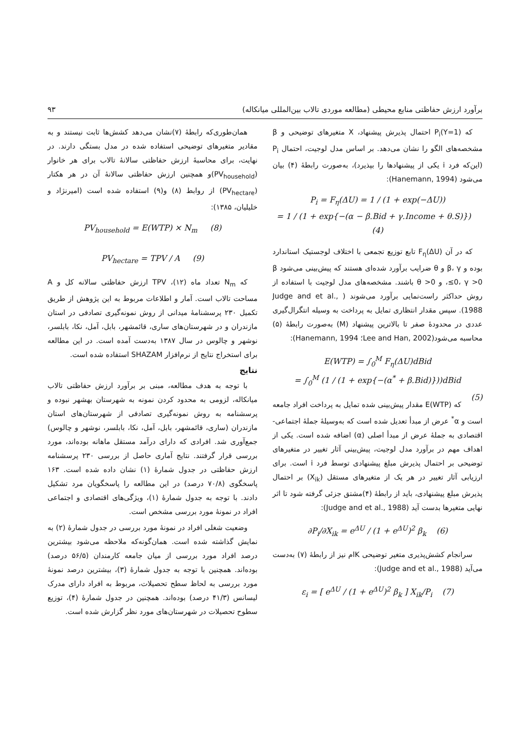برآورد ارزش حفاظتی منابع محیطی (مطالعه موردی تالاب بین‌المللی میانکاله) ۹۳
که P<sub>i</sub>(Y=1) احتمال پذیرش پیشنهاد، X متغیرهای توضیحی و β مشخصه‌های الگو را نشان می‌دهد. بر اساس مدل لوجیت، احتمال P<sub>i</sub> (این‌که فرد i یکی از پیشنهادها را بپذیرد)، به‌صورت رابطهٔ (۴) بیان می‌شود (Hanemann, 1994):
P<sub>i</sub> = F<sub>η</sub>(ΔU) = 1 / (1 + exp(−ΔU))
= 1 / (1 + exp{−(α − β.Bid + γ.Income + θ.S)}) (4)
که در آن F<sub>η</sub>(ΔU) تابع توزیع تجمعی با اختلاف لوجستیک استاندارد بوده و β، γ و θ ضرایب برآورد شده‌ای هستند که پیش‌بینی می‌شود β ≤0، γ >0، و θ >0 باشند. مشخصه‌های مدل لوجیت با استفاده از روش حداکثر راست‌نمایی برآورد می‌شوند ( Judge and et al., 1988). سپس مقدار انتظاری تمایل به پرداخت به وسیله انتگرال‌گیری عددی در محدودهٔ صفر تا بالاترین پیشنهاد (M) به‌صورت رابطهٔ (۵) محاسبه می‌شود(Lee and Han, 2002؛ Hanemann, 1994):
E(WTP) = ∫<sub>0</sub><sup>M</sup> F<sub>η</sub>(ΔU)dBid
= ∫<sub>0</sub><sup>M</sup> (1 / (1 + exp{−(α<sup>*</sup> + β.Bid)}))dBid
(5)
که E(WTP) مقدار پیش‌بینی شده تمایل به پرداخت افراد جامعه است و α<sup>*</sup> عرض از مبدأ تعدیل شده است که به‌وسیلهٔ جملهٔ اجتماعی- اقتصادی به جملهٔ عرض از مبدأ اصلی (α) اضافه شده است. یکی از اهداف مهم در برآورد مدل لوجیت، پیش‌بینی آثار تغییر در متغیرهای توضیحی بر احتمال پذیرش مبلغ پیشنهادی توسط فرد i است. برای ارزیابی آثار تغییر در هر یک از متغیرهای مستقل (X<sub>ik</sub>) بر احتمال پذیرش مبلغ پیشنهادی، باید از رابطهٔ (۴)مشتق جزئی گرفته شود تا اثر نهایی متغیرها بدست آید (Judge and et al., 1988):
∂P<sub>i</sub>/∂X<sub>ik</sub> = e<sup>ΔU</sup> / (1 + e<sup>ΔU</sup>)<sup>2</sup> β<sub>k</sub> (6)
سرانجام کشش‌پذیری متغیر توضیحی Kام نیز از رابطهٔ (۷) به‌دست می‌آید (Judge and et al., 1988):
ε<sub>i</sub> = [ e<sup>ΔU</sup> / (1 + e<sup>ΔU</sup>)<sup>2</sup> β<sub>k</sub> ] X<sub>ik</sub>/P<sub>i</sub> (7)
همان‌طوری‌که رابطهٔ (۷)نشان می‌دهد کشش‌ها ثابت نیستند و به مقادیر متغیرهای توضیحی استفاده شده در مدل بستگی دارند. در نهایت، برای محاسبهٔ ارزش حفاظتی سالانهٔ تالاب برای هر خانوار (PV<sub>household</sub>)و همچنین ارزش حفاظتی سالانهٔ آن در هر هکتار (PV<sub>hectare</sub>) از روابط (۸) و(۹) استفاده شده است (امیرنژاد و خلیلیان، ۱۳۸۵):
PV<sub>household</sub> = E(WTP) × N<sub>m</sub> (8)
PV<sub>hectare</sub> = TPV / A (9)
که N<sub>m</sub> تعداد ماه (۱۲)، TPV ارزش حفاظتی سالانه کل و A مساحت تالاب است. آمار و اطلاعات مربوط به این پژوهش از طریق تکمیل ۲۳۰ پرسشنامهٔ میدانی از روش نمونه‌گیری تصادفی در استان مازندران و در شهرستان‌های ساری، قائمشهر، بابل، آمل، نکا، بابلسر، نوشهر و چالوس در سال ۱۳۸۷ به‌دست آمده است. در این مطالعه برای استخراج نتایج از نرم‌افزار SHAZAM استفاده شده است.
نتایج
با توجه به هدف مطالعه، مبنی بر برآورد ارزش حفاظتی تالاب میانکاله، لزومی به محدود کردن نمونه به شهرستان بهشهر نبوده و پرسشنامه به روش نمونه‌گیری تصادفی از شهرستان‌های استان مازندران (ساری، قائمشهر، بابل، آمل، نکا، بابلسر، نوشهر و چالوس) جمع‌آوری شد. افرادی که دارای درآمد مستقل ماهانه بوده‌اند، مورد بررسی قرار گرفتند. نتایج آماری حاصل از بررسی ۲۳۰ پرسشنامه ارزش حفاظتی در جدول شمارهٔ (۱) نشان داده شده است. ۱۶۳ پاسخگوی (۷۰/۸ درصد) در این مطالعه را پاسخگویان مرد تشکیل دادند. با توجه به جدول شمارهٔ (۱)، ویژگی‌های اقتصادی و اجتماعی افراد در نمونهٔ مورد بررسی مشخص است.
وضعیت شغلی افراد در نمونهٔ مورد بررسی در جدول شمارهٔ (۲) به نمایش گذاشته شده است. همان‌گونه‌که ملاحظه می‌شود بیشترین درصد افراد مورد بررسی از میان جامعه کارمندان (۵۶/۵ درصد) بوده‌اند. همچنین با توجه به جدول شمارهٔ (۳)، بیشترین درصد نمونهٔ مورد بررسی به لحاظ سطح تحصیلات، مربوط به افراد دارای مدرک لیسانس (۴۱/۳ درصد) بوده‌اند. همچنین در جدول شمارهٔ (۴)، توزیع سطوح تحصیلات در شهرستان‌های مورد نظر گزارش شده است.